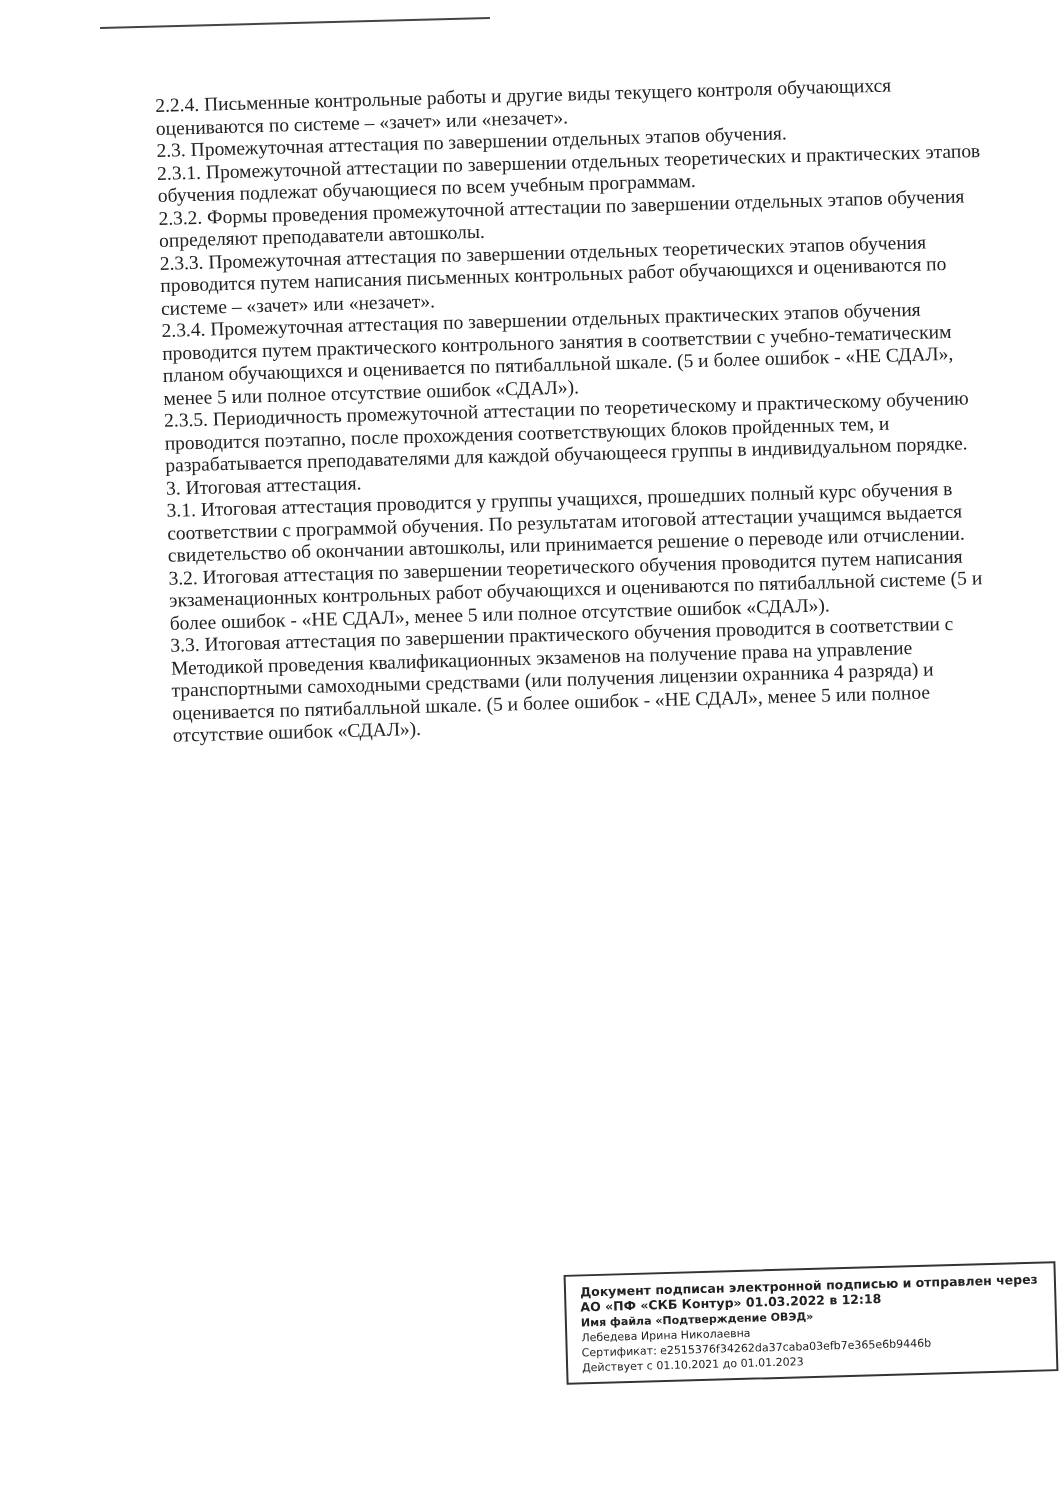2.2.4. Письменные контрольные работы и другие виды текущего контроля обучающихся оцениваются по системе – «зачет» или «незачет».
2.3. Промежуточная аттестация по завершении отдельных этапов обучения.
2.3.1. Промежуточной аттестации по завершении отдельных теоретических и практических этапов обучения подлежат обучающиеся по всем учебным программам.
2.3.2. Формы проведения промежуточной аттестации по завершении отдельных этапов обучения определяют преподаватели автошколы.
2.3.3. Промежуточная аттестация по завершении отдельных теоретических этапов обучения проводится путем написания письменных контрольных работ обучающихся и оцениваются по системе – «зачет» или «незачет».
2.3.4. Промежуточная аттестация по завершении отдельных практических этапов обучения проводится путем практического контрольного занятия в соответствии с учебно-тематическим планом обучающихся и оценивается по пятибалльной шкале. (5 и более ошибок - «НЕ СДАЛ», менее 5 или полное отсутствие ошибок «СДАЛ»).
2.3.5. Периодичность промежуточной аттестации по теоретическому и практическому обучению проводится поэтапно, после прохождения соответствующих блоков пройденных тем, и разрабатывается преподавателями для каждой обучающееся группы в индивидуальном порядке.
3. Итоговая аттестация.
3.1. Итоговая аттестация проводится у группы учащихся, прошедших полный курс обучения в соответствии с программой обучения. По результатам итоговой аттестации учащимся выдается свидетельство об окончании автошколы, или принимается решение о переводе или отчислении.
3.2. Итоговая аттестация по завершении теоретического обучения проводится путем написания экзаменационных контрольных работ обучающихся и оцениваются по пятибалльной системе (5 и более ошибок - «НЕ СДАЛ», менее 5 или полное отсутствие ошибок «СДАЛ»).
3.3. Итоговая аттестация по завершении практического обучения проводится в соответствии с Методикой проведения квалификационных экзаменов на получение права на управление транспортными самоходными средствами (или получения лицензии охранника 4 разряда) и оценивается по пятибалльной шкале. (5 и более ошибок - «НЕ СДАЛ», менее 5 или полное отсутствие ошибок «СДАЛ»).
Документ подписан электронной подписью и отправлен через АО «ПФ «СКБ Контур» 01.03.2022 в 12:18
Имя файла «Подтверждение ОВЭД»
Лебедева Ирина Николаевна
Сертификат: e2515376f34262da37caba03efb7e365e6b9446b
Действует с 01.10.2021 до 01.01.2023